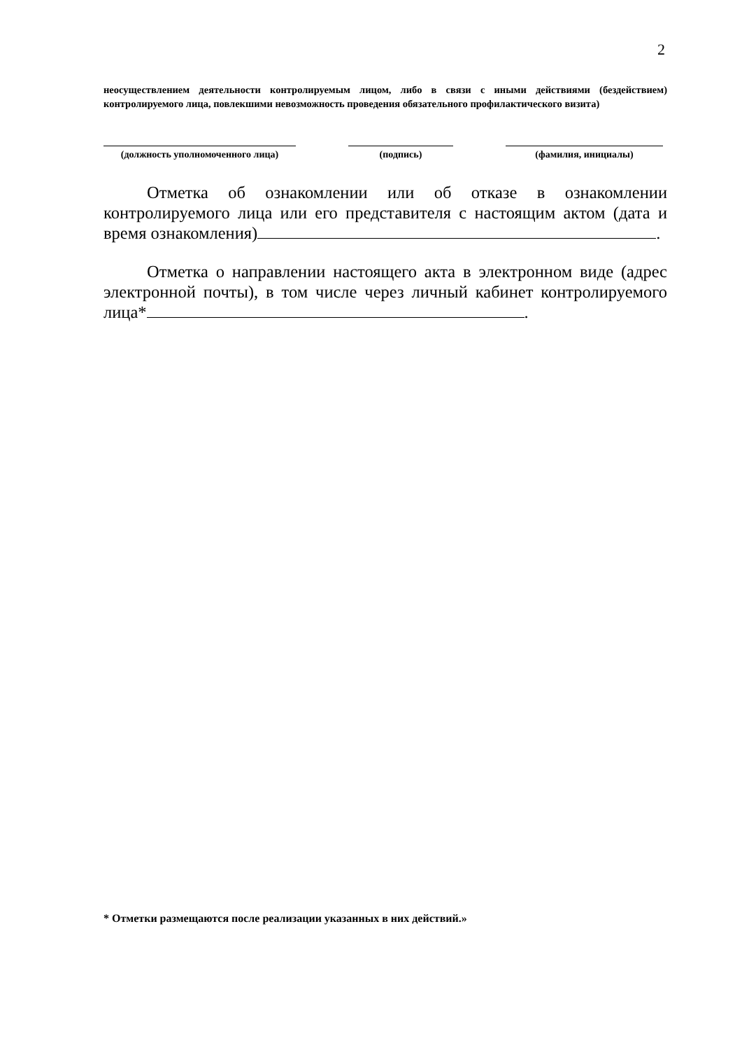2
неосуществлением деятельности контролируемым лицом, либо в связи с иными действиями (бездействием) контролируемого лица, повлекшими невозможность проведения обязательного профилактического визита)
(должность уполномоченного лица) (подпись) (фамилия, инициалы)
Отметка об ознакомлении или об отказе в ознакомлении контролируемого лица или его представителя с настоящим актом (дата и время ознакомления) .
Отметка о направлении настоящего акта в электронном виде (адрес электронной почты), в том числе через личный кабинет контролируемого лица* .
* Отметки размещаются после реализации указанных в них действий.»